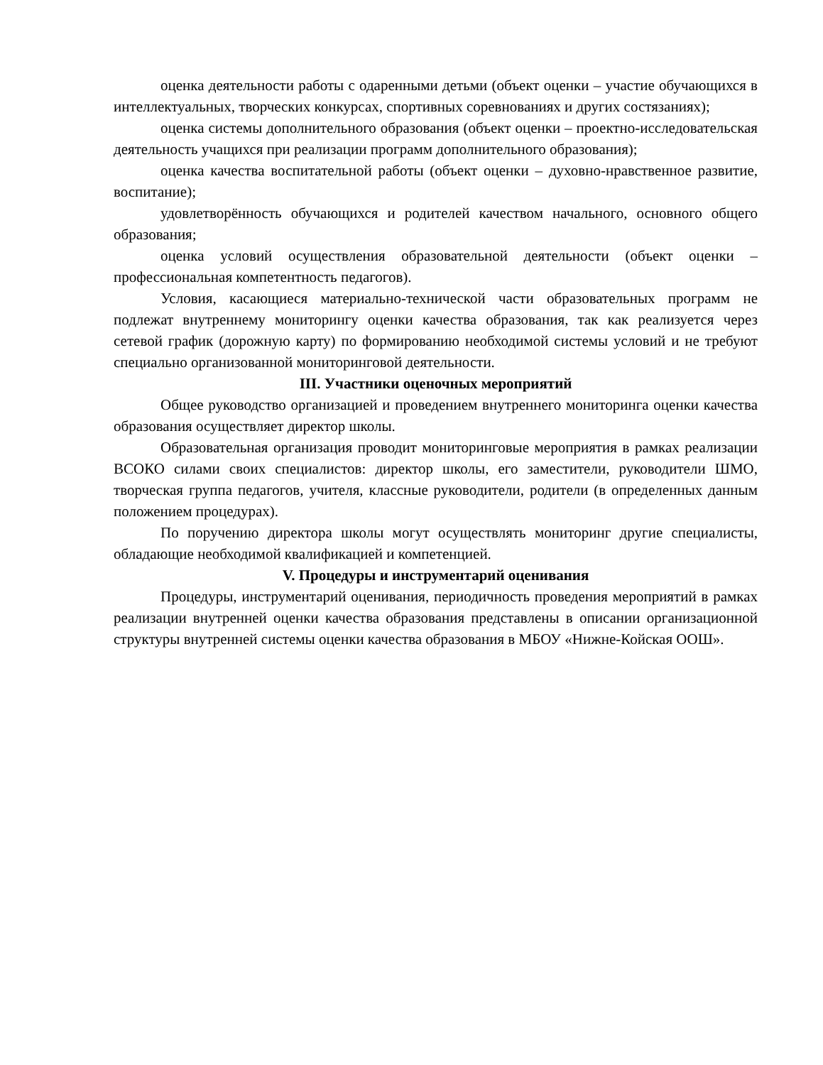оценка деятельности работы с одаренными детьми (объект оценки – участие обучающихся в интеллектуальных, творческих конкурсах, спортивных соревнованиях и других состязаниях);
оценка системы дополнительного образования (объект оценки – проектно-исследовательская деятельность учащихся при реализации программ дополнительного образования);
оценка качества воспитательной работы (объект оценки – духовно-нравственное развитие, воспитание);
удовлетворённость обучающихся и родителей качеством начального, основного общего образования;
оценка условий осуществления образовательной деятельности (объект оценки – профессиональная компетентность педагогов).
Условия, касающиеся материально-технической части образовательных программ не подлежат внутреннему мониторингу оценки качества образования, так как реализуется через сетевой график (дорожную карту) по формированию необходимой системы условий и не требуют специально организованной мониторинговой деятельности.
III. Участники оценочных мероприятий
Общее руководство организацией и проведением внутреннего мониторинга оценки качества образования осуществляет директор школы.
Образовательная организация проводит мониторинговые мероприятия в рамках реализации ВСОКО силами своих специалистов: директор школы, его заместители, руководители ШМО, творческая группа педагогов, учителя, классные руководители, родители (в определенных данным положением процедурах).
По поручению директора школы могут осуществлять мониторинг другие специалисты, обладающие необходимой квалификацией и компетенцией.
V. Процедуры и инструментарий оценивания
Процедуры, инструментарий оценивания, периодичность проведения мероприятий в рамках реализации внутренней оценки качества образования представлены в описании организационной структуры внутренней системы оценки качества образования в МБОУ «Нижне-Койская ООШ».